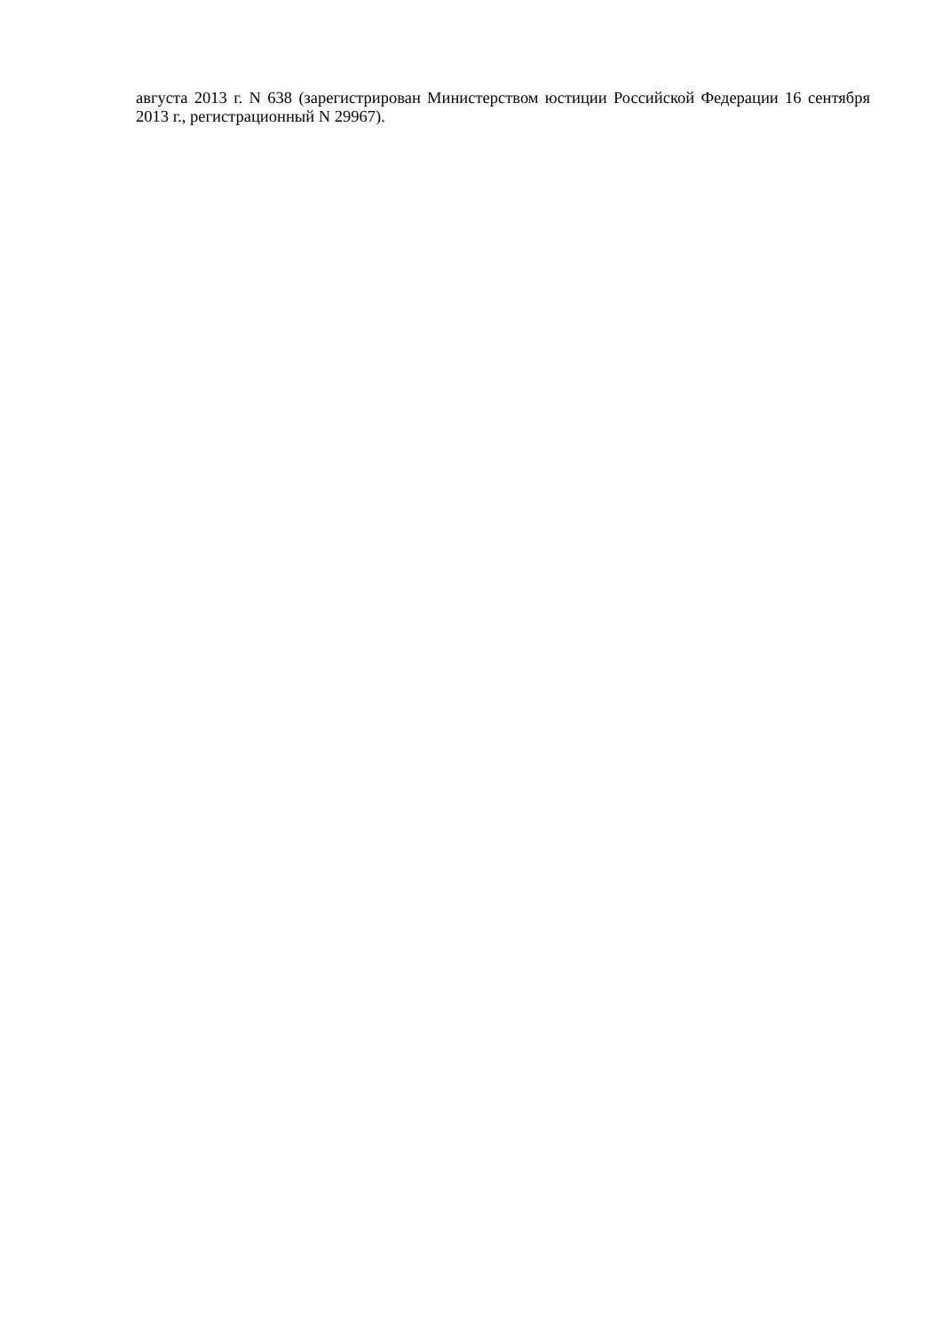августа 2013 г. N 638 (зарегистрирован Министерством юстиции Российской Федерации 16 сентября 2013 г., регистрационный N 29967).